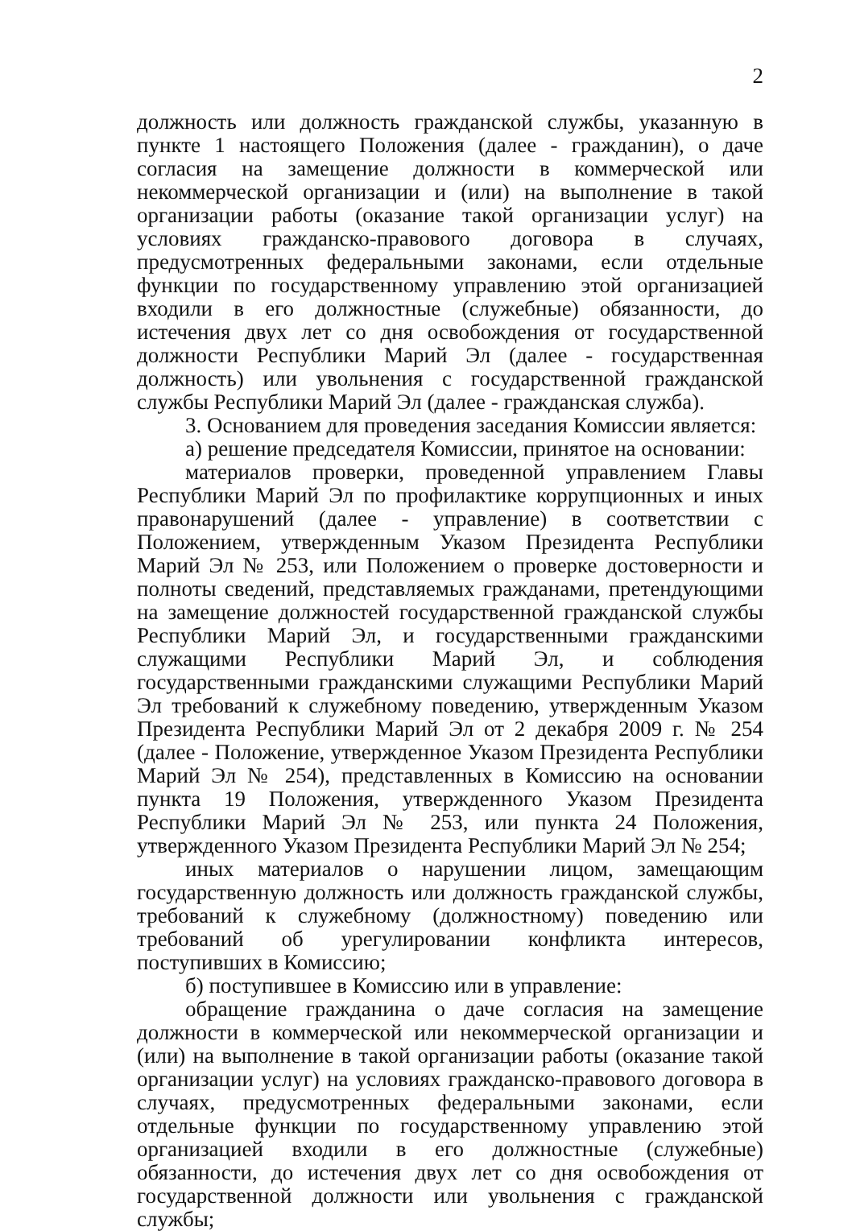2
должность или должность гражданской службы, указанную в пункте 1 настоящего Положения (далее - гражданин), о даче согласия на замещение должности в коммерческой или некоммерческой организации и (или) на выполнение в такой организации работы (оказание такой организации услуг) на условиях гражданско-правового договора в случаях, предусмотренных федеральными законами, если отдельные функции по государственному управлению этой организацией входили в его должностные (служебные) обязанности, до истечения двух лет со дня освобождения от государственной должности Республики Марий Эл (далее - государственная должность) или увольнения с государственной гражданской службы Республики Марий Эл (далее - гражданская служба).
3. Основанием для проведения заседания Комиссии является:
а) решение председателя Комиссии, принятое на основании:
материалов проверки, проведенной управлением Главы Республики Марий Эл по профилактике коррупционных и иных правонарушений (далее - управление) в соответствии с Положением, утвержденным Указом Президента Республики Марий Эл № 253, или Положением о проверке достоверности и полноты сведений, представляемых гражданами, претендующими на замещение должностей государственной гражданской службы Республики Марий Эл, и государственными гражданскими служащими Республики Марий Эл, и соблюдения государственными гражданскими служащими Республики Марий Эл требований к служебному поведению, утвержденным Указом Президента Республики Марий Эл от 2 декабря 2009 г. № 254 (далее - Положение, утвержденное Указом Президента Республики Марий Эл № 254), представленных в Комиссию на основании пункта 19 Положения, утвержденного Указом Президента Республики Марий Эл № 253, или пункта 24 Положения, утвержденного Указом Президента Республики Марий Эл № 254;
иных материалов о нарушении лицом, замещающим государственную должность или должность гражданской службы, требований к служебному (должностному) поведению или требований об урегулировании конфликта интересов, поступивших в Комиссию;
б) поступившее в Комиссию или в управление:
обращение гражданина о даче согласия на замещение должности в коммерческой или некоммерческой организации и (или) на выполнение в такой организации работы (оказание такой организации услуг) на условиях гражданско-правового договора в случаях, предусмотренных федеральными законами, если отдельные функции по государственному управлению этой организацией входили в его должностные (служебные) обязанности, до истечения двух лет со дня освобождения от государственной должности или увольнения с гражданской службы;